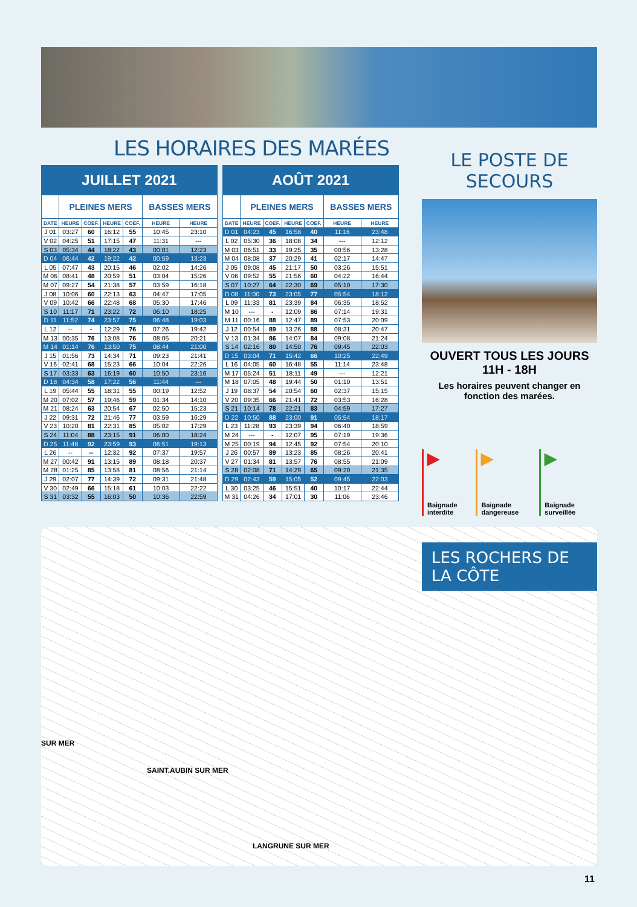LES HORAIRES DES MARÉES
| JUILLET 2021 | | | | | | |
| --- | --- | --- | --- | --- | --- | --- |
| | PLEINES MERS | | | | BASSES MERS | |
| DATE | HEURE | COEF. | HEURE | COEF. | HEURE | HEURE |
| J 01 | 03:27 | 60 | 16:12 | 55 | 10:45 | 23:10 |
| V 02 | 04:25 | 51 | 17:15 | 47 | 11:31 | --- |
| S 03 | 05:34 | 44 | 18:22 | 43 | 00:01 | 12:23 |
| D 04 | 06:44 | 42 | 19:22 | 42 | 00:59 | 13:23 |
| L 05 | 07:47 | 43 | 20:15 | 46 | 02:02 | 14:26 |
| M 06 | 08:41 | 48 | 20:59 | 51 | 03:04 | 15:26 |
| M 07 | 09:27 | 54 | 21:38 | 57 | 03:59 | 16:18 |
| J 08 | 10:06 | 60 | 22:13 | 63 | 04:47 | 17:05 |
| V 09 | 10:42 | 66 | 22:48 | 68 | 05:30 | 17:46 |
| S 10 | 11:17 | 71 | 23:22 | 72 | 06:10 | 18:25 |
| D 11 | 11:52 | 74 | 23:57 | 75 | 06:48 | 19:03 |
| L 12 | -- | - | 12:29 | 76 | 07:26 | 19:42 |
| M 13 | 00:35 | 76 | 13:08 | 76 | 08:05 | 20:21 |
| M 14 | 01:14 | 76 | 13:50 | 75 | 08:44 | 21:00 |
| J 15 | 01:56 | 73 | 14:34 | 71 | 09:23 | 21:41 |
| V 16 | 02:41 | 68 | 15:23 | 66 | 10:04 | 22:26 |
| S 17 | 03:33 | 63 | 16:19 | 60 | 10:50 | 23:16 |
| D 18 | 04:34 | 58 | 17:22 | 56 | 11:44 | --- |
| L 19 | 05:44 | 55 | 18:31 | 55 | 00:19 | 12:52 |
| M 20 | 07:02 | 57 | 19:46 | 59 | 01:34 | 14:10 |
| M 21 | 08:24 | 63 | 20:54 | 67 | 02:50 | 15:23 |
| J 22 | 09:31 | 72 | 21:46 | 77 | 03:59 | 16:29 |
| V 23 | 10:20 | 81 | 22:31 | 85 | 05:02 | 17:29 |
| S 24 | 11:04 | 88 | 23:15 | 91 | 06:00 | 18:24 |
| D 25 | 11:48 | 92 | 23:59 | 93 | 06:51 | 19:13 |
| L 26 | -- | -- | 12:32 | 92 | 07:37 | 19:57 |
| M 27 | 00:42 | 91 | 13:15 | 89 | 08:18 | 20:37 |
| M 28 | 01:25 | 85 | 13:58 | 81 | 08:56 | 21:14 |
| J 29 | 02:07 | 77 | 14:39 | 72 | 09:31 | 21:48 |
| V 30 | 02:49 | 66 | 15:18 | 61 | 10:03 | 22:22 |
| S 31 | 03:32 | 55 | 16:03 | 50 | 10:36 | 22:59 |
| AOÛT 2021 | | | | | | |
| --- | --- | --- | --- | --- | --- | --- |
| | PLEINES MERS | | | | BASSES MERS | |
| DATE | HEURE | COEF. | HEURE | COEF. | HEURE | HEURE |
| D 01 | 04:23 | 45 | 16:58 | 40 | 11:16 | 23:48 |
| L 02 | 05:30 | 36 | 18:08 | 34 | --- | 12:12 |
| M 03 | 06:51 | 33 | 19:25 | 35 | 00:56 | 13:28 |
| M 04 | 08:08 | 37 | 20:29 | 41 | 02:17 | 14:47 |
| J 05 | 09:08 | 45 | 21:17 | 50 | 03:26 | 15:51 |
| V 06 | 09:52 | 55 | 21:56 | 60 | 04:22 | 16:44 |
| S 07 | 10:27 | 64 | 22:30 | 69 | 05:10 | 17:30 |
| D 08 | 11:00 | 73 | 23:05 | 77 | 05:54 | 18:12 |
| L 09 | 11:33 | 81 | 23:39 | 84 | 06:35 | 18:52 |
| M 10 | --- | - | 12:09 | 86 | 07:14 | 19:31 |
| M 11 | 00:16 | 88 | 12:47 | 89 | 07:53 | 20:09 |
| J 12 | 00:54 | 89 | 13:26 | 88 | 08:31 | 20:47 |
| V 13 | 01:34 | 86 | 14:07 | 84 | 09:08 | 21:24 |
| S 14 | 02:16 | 80 | 14:50 | 76 | 09:45 | 22:03 |
| D 15 | 03:04 | 71 | 15:42 | 66 | 10:25 | 22:49 |
| L 16 | 04:05 | 60 | 16:48 | 55 | 11:14 | 23:48 |
| M 17 | 05:24 | 51 | 18:11 | 49 | --- | 12:21 |
| M 18 | 07:05 | 48 | 19:44 | 50 | 01:10 | 13:51 |
| J 19 | 08:37 | 54 | 20:54 | 60 | 02:37 | 15:15 |
| V 20 | 09:35 | 66 | 21:41 | 72 | 03:53 | 16:28 |
| S 21 | 10:14 | 78 | 22:21 | 83 | 04:59 | 17:27 |
| D 22 | 10:50 | 88 | 23:00 | 91 | 05:54 | 18:17 |
| L 23 | 11:28 | 93 | 23:39 | 94 | 06:40 | 18:59 |
| M 24 | --- | - | 12:07 | 95 | 07:19 | 19:36 |
| M 25 | 00:19 | 94 | 12:45 | 92 | 07:54 | 20:10 |
| J 26 | 00:57 | 89 | 13:23 | 85 | 08:26 | 20:41 |
| V 27 | 01:34 | 81 | 13:57 | 76 | 08:55 | 21:09 |
| S 28 | 02:08 | 71 | 14:29 | 65 | 09:20 | 21:35 |
| D 29 | 02:43 | 59 | 15:05 | 52 | 09:45 | 22:03 |
| L 30 | 03:25 | 46 | 15:51 | 40 | 10:17 | 22:44 |
| M 31 | 04:26 | 34 | 17:01 | 30 | 11:06 | 23:46 |
LE POSTE DE SECOURS
OUVERT TOUS LES JOURS
11H - 18H
Les horaires peuvent changer en fonction des marées.
▶
Baignade interdite
▶
Baignade dangereuse
▶
Baignade surveillée
LES ROCHERS DE LA CÔTE
SUR MER
SAINT.AUBIN SUR MER
LANGRUNE SUR MER
11